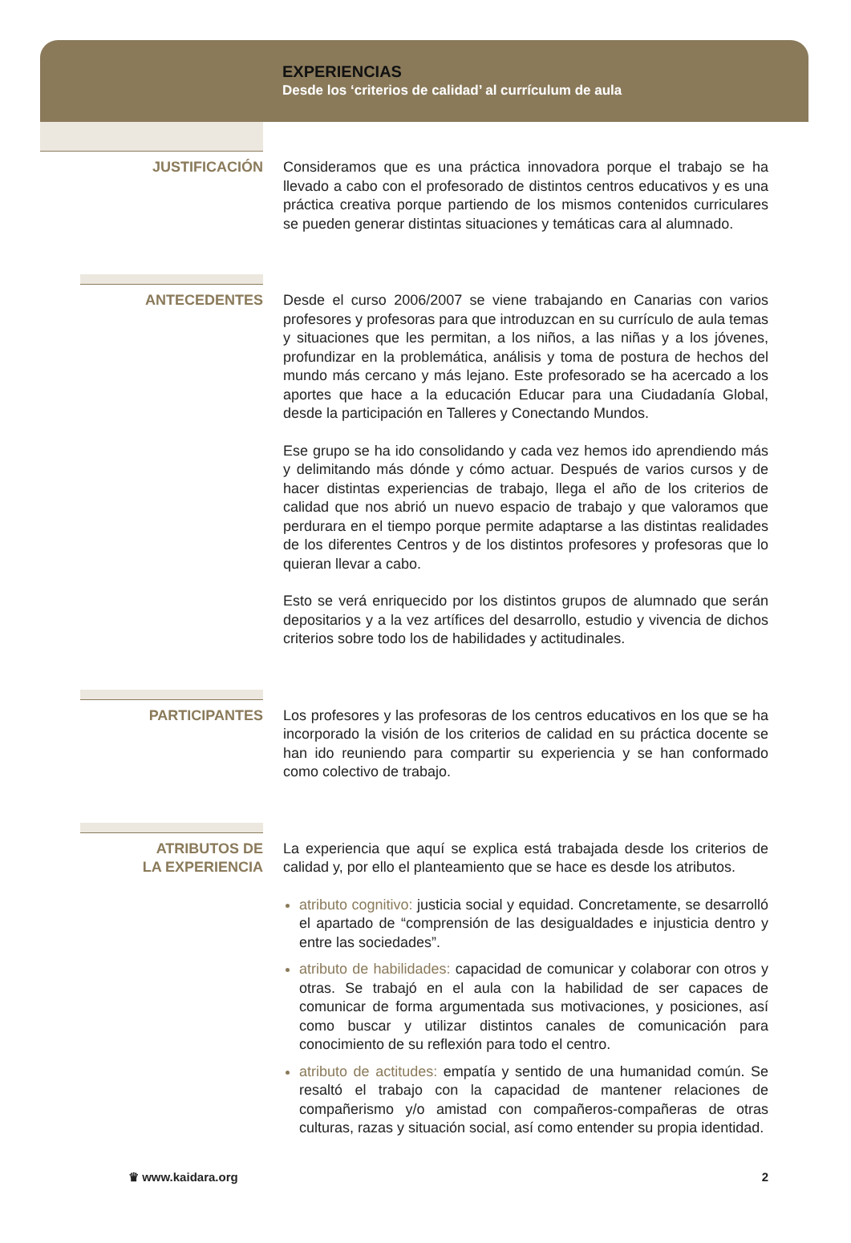EXPERIENCIAS
Desde los ‘criterios de calidad’ al currículum de aula
JUSTIFICACIÓN
Consideramos que es una práctica innovadora porque el trabajo se ha llevado a cabo con el profesorado de distintos centros educativos y es una práctica creativa porque partiendo de los mismos contenidos curriculares se pueden generar distintas situaciones y temáticas cara al alumnado.
ANTECEDENTES
Desde el curso 2006/2007 se viene trabajando en Canarias con varios profesores y profesoras para que introduzcan en su currículo de aula temas y situaciones que les permitan, a los niños, a las niñas y a los jóvenes, profundizar en la problemática, análisis y toma de postura de hechos del mundo más cercano y más lejano. Este profesorado se ha acercado a los aportes que hace a la educación Educar para una Ciudadanía Global, desde la participación en Talleres y Conectando Mundos.
Ese grupo se ha ido consolidando y cada vez hemos ido aprendiendo más y delimitando más dónde y cómo actuar. Después de varios cursos y de hacer distintas experiencias de trabajo, llega el año de los criterios de calidad que nos abrió un nuevo espacio de trabajo y que valoramos que perdurara en el tiempo porque permite adaptarse a las distintas realidades de los diferentes Centros y de los distintos profesores y profesoras que lo quieran llevar a cabo.
Esto se verá enriquecido por los distintos grupos de alumnado que serán depositarios y a la vez artífices del desarrollo, estudio y vivencia de dichos criterios sobre todo los de habilidades y actitudinales.
PARTICIPANTES
Los profesores y las profesoras de los centros educativos en los que se ha incorporado la visión de los criterios de calidad en su práctica docente se han ido reuniendo para compartir su experiencia y se han conformado como colectivo de trabajo.
ATRIBUTOS DE
LA EXPERIENCIA
La experiencia que aquí se explica está trabajada desde los criterios de calidad y, por ello el planteamiento que se hace es desde los atributos.
atributo cognitivo: justicia social y equidad. Concretamente, se desarrolló el apartado de “comprensión de las desigualdades e injusticia dentro y entre las sociedades”.
atributo de habilidades: capacidad de comunicar y colaborar con otros y otras. Se trabajó en el aula con la habilidad de ser capaces de comunicar de forma argumentada sus motivaciones, y posiciones, así como buscar y utilizar distintos canales de comunicación para conocimiento de su reflexión para todo el centro.
atributo de actitudes: empatía y sentido de una humanidad común. Se resaltó el trabajo con la capacidad de mantener relaciones de compañerismo y/o amistad con compañeros-compañeras de otras culturas, razas y situación social, así como entender su propia identidad.
♛ www.kaidara.org 2